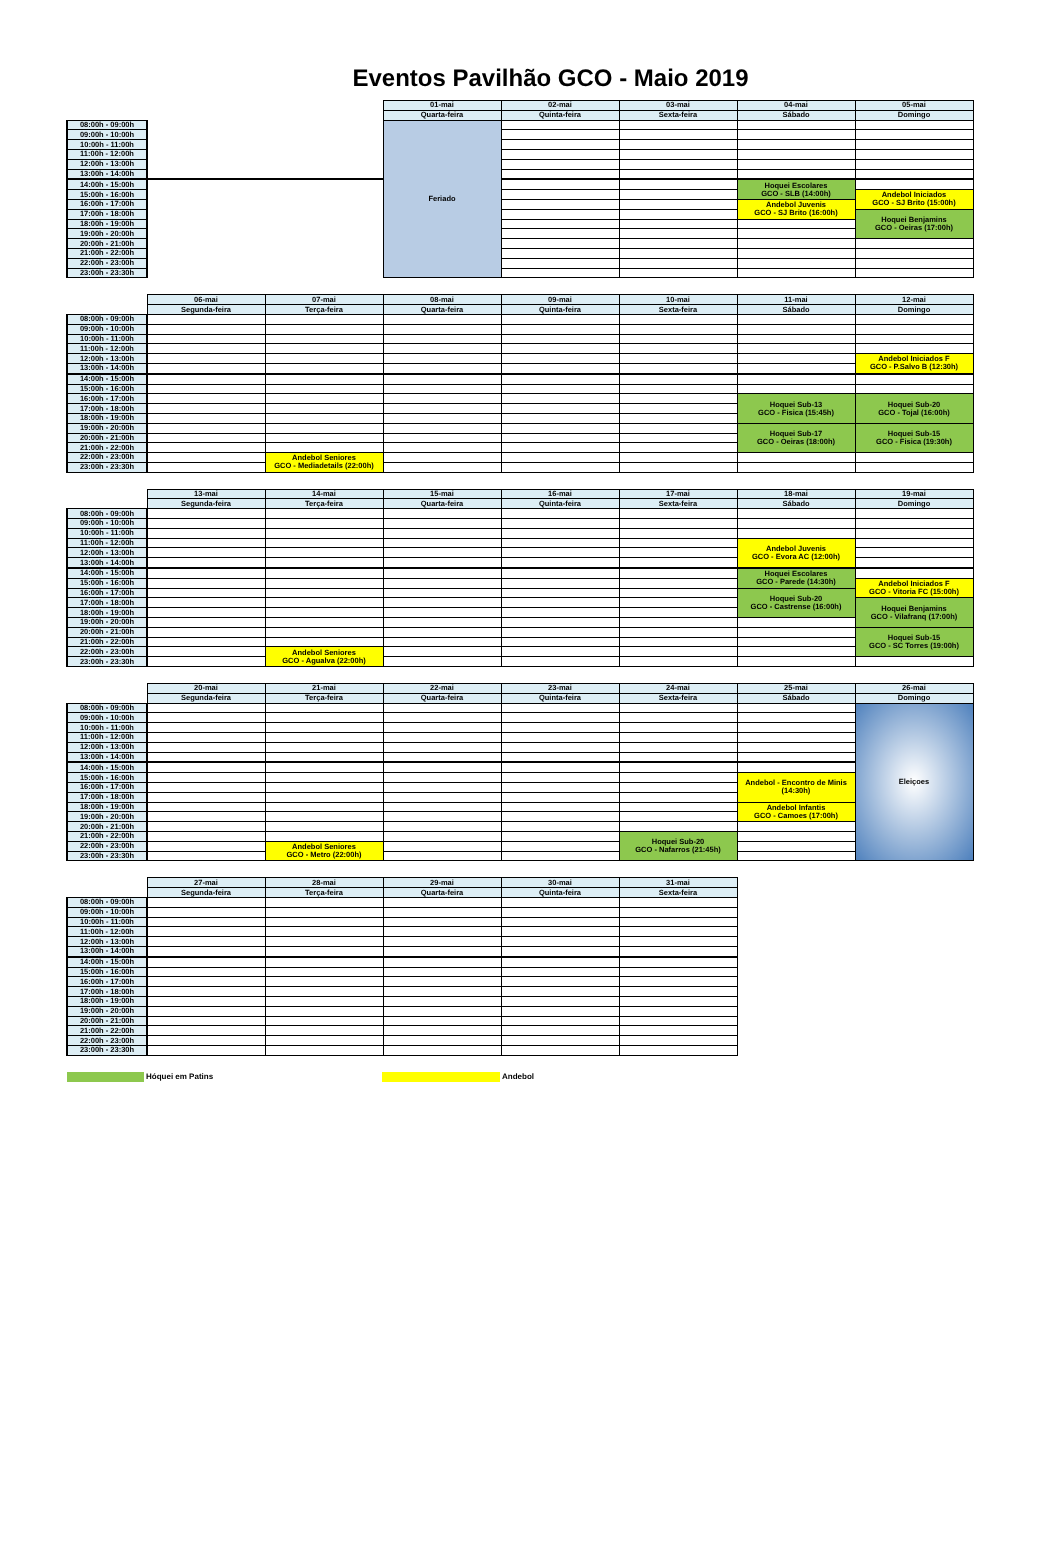Eventos Pavilhão GCO - Maio 2019
| | | | 01-mai | 02-mai | 03-mai | 04-mai | 05-mai |
| --- | --- | --- | --- | --- | --- | --- | --- |
| | | | Quarta-feira | Quinta-feira | Sexta-feira | Sábado | Domingo |
| 08:00h - 09:00h | | | Feriado | | | | |
| 09:00h - 10:00h | | | | | | | |
| 10:00h - 11:00h | | | | | | | |
| 11:00h - 12:00h | | | | | | | |
| 12:00h - 13:00h | | | | | | | |
| 13:00h - 14:00h | | | | | | | |
| 14:00h - 15:00h | | | | | | Hoquei Escolares GCO - SLB (14:00h) | |
| 15:00h - 16:00h | | | | | | | Andebol Iniciados GCO - SJ Brito (15:00h) |
| 16:00h - 17:00h | | | | | | Andebol Juvenis GCO - SJ Brito (16:00h) | |
| 17:00h - 18:00h | | | | | | | Hoquei Benjamins GCO - Oeiras (17:00h) |
| 18:00h - 19:00h | | | | | | | |
| 19:00h - 20:00h | | | | | | | |
| 20:00h - 21:00h | | | | | | | |
| 21:00h - 22:00h | | | | | | | |
| 22:00h - 23:00h | | | | | | | |
| 23:00h - 23:30h | | | | | | | |
| | 06-mai | 07-mai | 08-mai | 09-mai | 10-mai | 11-mai | 12-mai |
| --- | --- | --- | --- | --- | --- | --- | --- |
| | Segunda-feira | Terça-feira | Quarta-feira | Quinta-feira | Sexta-feira | Sábado | Domingo |
| 08:00h - 09:00h | | | | | | | |
| 09:00h - 10:00h | | | | | | | |
| 10:00h - 11:00h | | | | | | | |
| 11:00h - 12:00h | | | | | | | |
| 12:00h - 13:00h | | | | | | | Andebol Iniciados F GCO - P.Salvo B (12:30h) |
| 13:00h - 14:00h | | | | | | | |
| 14:00h - 15:00h | | | | | | | |
| 15:00h - 16:00h | | | | | | | |
| 16:00h - 17:00h | | | | | | Hoquei Sub-13 GCO - Fisica (15:45h) | Hoquei Sub-20 GCO - Tojal (16:00h) |
| 17:00h - 18:00h | | | | | | | |
| 18:00h - 19:00h | | | | | | | |
| 19:00h - 20:00h | | | | | | Hoquei Sub-17 GCO - Oeiras (18:00h) | Hoquei Sub-15 GCO - Fisica (19:30h) |
| 20:00h - 21:00h | | | | | | | |
| 21:00h - 22:00h | | | | | | | |
| 22:00h - 23:00h | | Andebol Seniores GCO - Mediadetails (22:00h) | | | | | |
| 23:00h - 23:30h | | | | | | | |
| | 13-mai | 14-mai | 15-mai | 16-mai | 17-mai | 18-mai | 19-mai |
| --- | --- | --- | --- | --- | --- | --- | --- |
| | Segunda-feira | Terça-feira | Quarta-feira | Quinta-feira | Sexta-feira | Sábado | Domingo |
| 08:00h - 09:00h | | | | | | | |
| 09:00h - 10:00h | | | | | | | |
| 10:00h - 11:00h | | | | | | | |
| 11:00h - 12:00h | | | | | | Andebol Juvenis GCO - Evora AC (12:00h) | |
| 12:00h - 13:00h | | | | | | | |
| 13:00h - 14:00h | | | | | | | |
| 14:00h - 15:00h | | | | | | Hoquei Escolares GCO - Parede (14:30h) | |
| 15:00h - 16:00h | | | | | | | Andebol Iniciados F GCO - Vitoria FC (15:00h) |
| 16:00h - 17:00h | | | | | | Hoquei Sub-20 GCO - Castrense (16:00h) | |
| 17:00h - 18:00h | | | | | | | Hoquei Benjamins GCO - Vilafranq (17:00h) |
| 18:00h - 19:00h | | | | | | | |
| 19:00h - 20:00h | | | | | | | |
| 20:00h - 21:00h | | | | | | | Hoquei Sub-15 GCO - SC Torres (19:00h) |
| 21:00h - 22:00h | | | | | | | |
| 22:00h - 23:00h | | Andebol Seniores GCO - Agualva (22:00h) | | | | | |
| 23:00h - 23:30h | | | | | | | |
| | 20-mai | 21-mai | 22-mai | 23-mai | 24-mai | 25-mai | 26-mai |
| --- | --- | --- | --- | --- | --- | --- | --- |
| | Segunda-feira | Terça-feira | Quarta-feira | Quinta-feira | Sexta-feira | Sábado | Domingo |
| 08:00h - 09:00h | | | | | | | Eleiçoes |
| 09:00h - 10:00h | | | | | | | |
| 10:00h - 11:00h | | | | | | | |
| 11:00h - 12:00h | | | | | | | |
| 12:00h - 13:00h | | | | | | | |
| 13:00h - 14:00h | | | | | | | |
| 14:00h - 15:00h | | | | | | | |
| 15:00h - 16:00h | | | | | | Andebol - Encontro de Minis (14:30h) | |
| 16:00h - 17:00h | | | | | | | |
| 17:00h - 18:00h | | | | | | | |
| 18:00h - 19:00h | | | | | | Andebol Infantis GCO - Camoes (17:00h) | |
| 19:00h - 20:00h | | | | | | | |
| 20:00h - 21:00h | | | | | | | |
| 21:00h - 22:00h | | | | | Hoquei Sub-20 GCO - Nafarros (21:45h) | | |
| 22:00h - 23:00h | | Andebol Seniores GCO - Metro (22:00h) | | | | | |
| 23:00h - 23:30h | | | | | | | |
| | 27-mai | 28-mai | 29-mai | 30-mai | 31-mai |
| --- | --- | --- | --- | --- | --- |
| | Segunda-feira | Terça-feira | Quarta-feira | Quinta-feira | Sexta-feira |
| 08:00h - 09:00h | | | | | |
| 09:00h - 10:00h | | | | | |
| 10:00h - 11:00h | | | | | |
| 11:00h - 12:00h | | | | | |
| 12:00h - 13:00h | | | | | |
| 13:00h - 14:00h | | | | | |
| 14:00h - 15:00h | | | | | |
| 15:00h - 16:00h | | | | | |
| 16:00h - 17:00h | | | | | |
| 17:00h - 18:00h | | | | | |
| 18:00h - 19:00h | | | | | |
| 19:00h - 20:00h | | | | | |
| 20:00h - 21:00h | | | | | |
| 21:00h - 22:00h | | | | | |
| 22:00h - 23:00h | | | | | |
| 23:00h - 23:30h | | | | | |
Hóquei em Patins Andebol